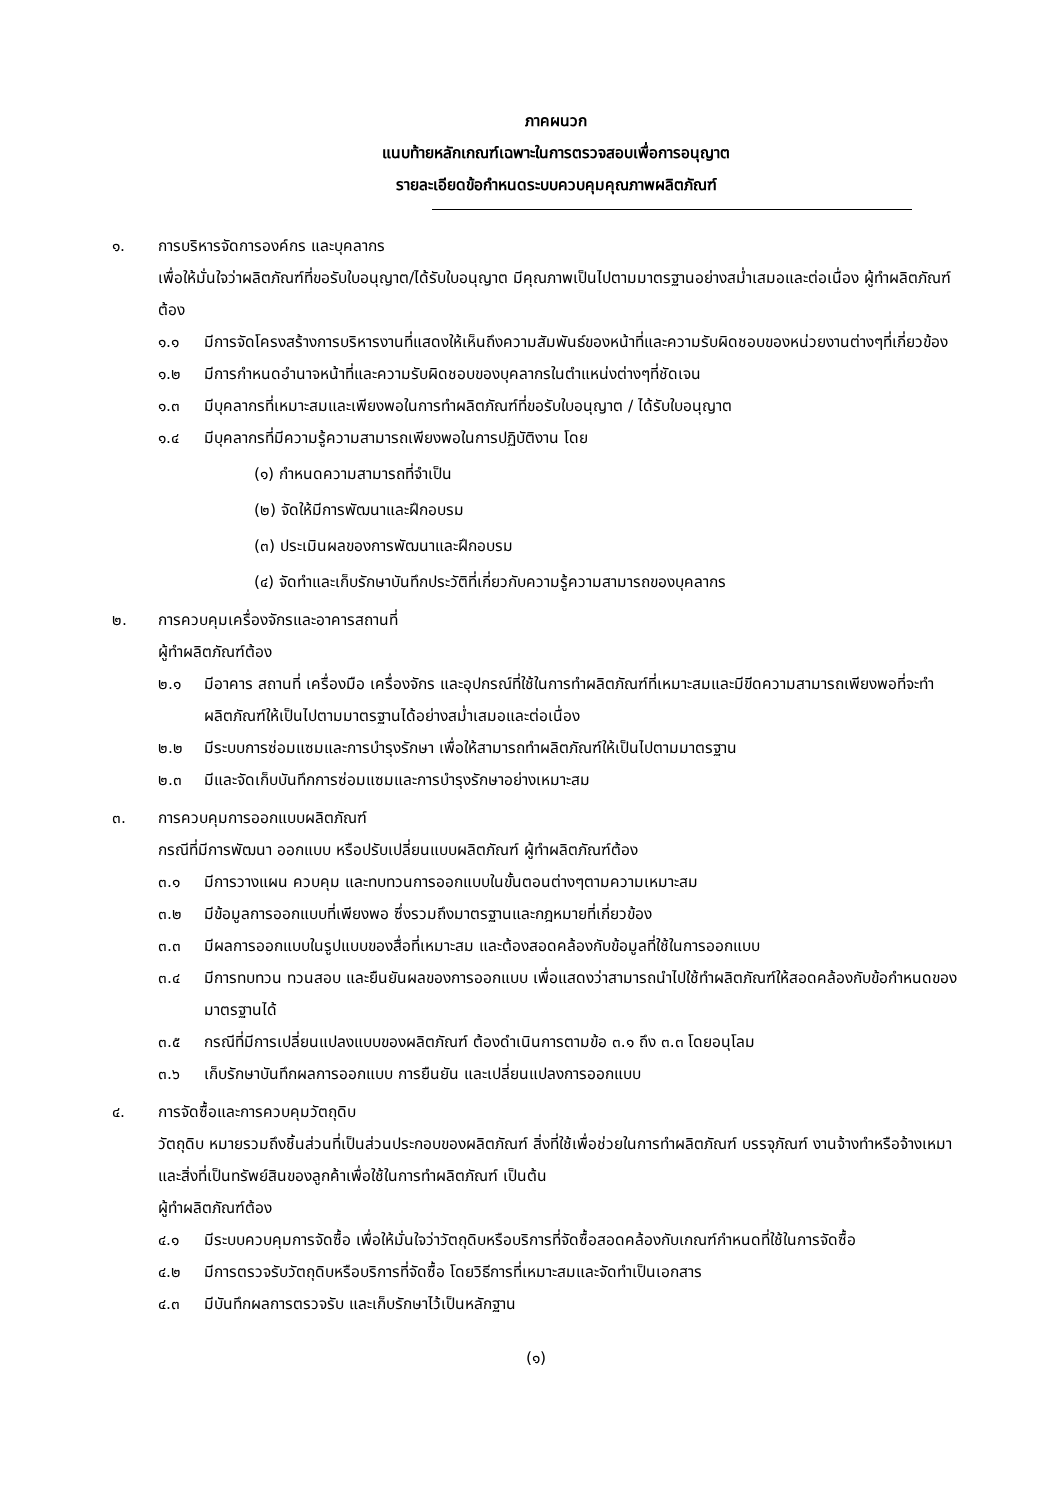ภาคผนวก
แนบท้ายหลักเกณฑ์เฉพาะในการตรวจสอบเพื่อการอนุญาต
รายละเอียดข้อกำหนดระบบควบคุมคุณภาพผลิตภัณฑ์
๑. การบริหารจัดการองค์กร และบุคลากร
เพื่อให้มั่นใจว่าผลิตภัณฑ์ที่ขอรับใบอนุญาต/ได้รับใบอนุญาต มีคุณภาพเป็นไปตามมาตรฐานอย่างสม่ำเสมอและต่อเนื่อง ผู้ทำผลิตภัณฑ์ต้อง
๑.๑ มีการจัดโครงสร้างการบริหารงานที่แสดงให้เห็นถึงความสัมพันธ์ของหน้าที่และความรับผิดชอบของหน่วยงานต่างๆที่เกี่ยวข้อง
๑.๒ มีการกำหนดอำนาจหน้าที่และความรับผิดชอบของบุคลากรในตำแหน่งต่างๆที่ชัดเจน
๑.๓ มีบุคลากรที่เหมาะสมและเพียงพอในการทำผลิตภัณฑ์ที่ขอรับใบอนุญาต / ได้รับใบอนุญาต
๑.๔ มีบุคลากรที่มีความรู้ความสามารถเพียงพอในการปฏิบัติงาน โดย
(๑) กำหนดความสามารถที่จำเป็น
(๒) จัดให้มีการพัฒนาและฝึกอบรม
(๓) ประเมินผลของการพัฒนาและฝึกอบรม
(๔) จัดทำและเก็บรักษาบันทึกประวัติที่เกี่ยวกับความรู้ความสามารถของบุคลากร
๒. การควบคุมเครื่องจักรและอาคารสถานที่
ผู้ทำผลิตภัณฑ์ต้อง
๒.๑ มีอาคาร สถานที่ เครื่องมือ เครื่องจักร และอุปกรณ์ที่ใช้ในการทำผลิตภัณฑ์ที่เหมาะสมและมีขีดความสามารถเพียงพอที่จะทำผลิตภัณฑ์ให้เป็นไปตามมาตรฐานได้อย่างสม่ำเสมอและต่อเนื่อง
๒.๒ มีระบบการซ่อมแซมและการบำรุงรักษา เพื่อให้สามารถทำผลิตภัณฑ์ให้เป็นไปตามมาตรฐาน
๒.๓ มีและจัดเก็บบันทึกการซ่อมแซมและการบำรุงรักษาอย่างเหมาะสม
๓. การควบคุมการออกแบบผลิตภัณฑ์
กรณีที่มีการพัฒนา ออกแบบ หรือปรับเปลี่ยนแบบผลิตภัณฑ์ ผู้ทำผลิตภัณฑ์ต้อง
๓.๑ มีการวางแผน ควบคุม และทบทวนการออกแบบในขั้นตอนต่างๆตามความเหมาะสม
๓.๒ มีข้อมูลการออกแบบที่เพียงพอ ซึ่งรวมถึงมาตรฐานและกฎหมายที่เกี่ยวข้อง
๓.๓ มีผลการออกแบบในรูปแบบของสื่อที่เหมาะสม และต้องสอดคล้องกับข้อมูลที่ใช้ในการออกแบบ
๓.๔ มีการทบทวน ทวนสอบ และยืนยันผลของการออกแบบ เพื่อแสดงว่าสามารถนำไปใช้ทำผลิตภัณฑ์ให้สอดคล้องกับข้อกำหนดของมาตรฐานได้
๓.๕ กรณีที่มีการเปลี่ยนแปลงแบบของผลิตภัณฑ์ ต้องดำเนินการตามข้อ ๓.๑ ถึง ๓.๓ โดยอนุโลม
๓.๖ เก็บรักษาบันทึกผลการออกแบบ การยืนยัน และเปลี่ยนแปลงการออกแบบ
๔. การจัดซื้อและการควบคุมวัตถุดิบ
วัตถุดิบ หมายรวมถึงชิ้นส่วนที่เป็นส่วนประกอบของผลิตภัณฑ์ สิ่งที่ใช้เพื่อช่วยในการทำผลิตภัณฑ์ บรรจุภัณฑ์ งานจ้างทำหรือจ้างเหมา และสิ่งที่เป็นทรัพย์สินของลูกค้าเพื่อใช้ในการทำผลิตภัณฑ์ เป็นต้น
ผู้ทำผลิตภัณฑ์ต้อง
๔.๑ มีระบบควบคุมการจัดซื้อ เพื่อให้มั่นใจว่าวัตถุดิบหรือบริการที่จัดซื้อสอดคล้องกับเกณฑ์กำหนดที่ใช้ในการจัดซื้อ
๔.๒ มีการตรวจรับวัตถุดิบหรือบริการที่จัดซื้อ โดยวิธีการที่เหมาะสมและจัดทำเป็นเอกสาร
๔.๓ มีบันทึกผลการตรวจรับ และเก็บรักษาไว้เป็นหลักฐาน
(๑)